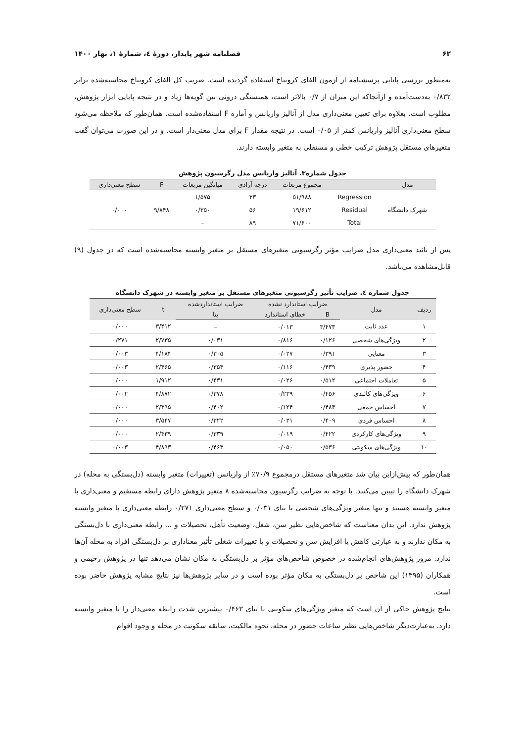۶۲ فصلنامه شهر پایدار، دورۀ ٤، شمارۀ ١، بهار ۱۴۰۰
به‌منظور بررسی پایایی پرسشنامه از آزمون آلفای کرونباخ استفاده گردیده است. ضریب کل آلفای کرونباخ محاسبه‌شده برابر ۰/۸۳۲ به‌دست‌آمده و ازآنجاکه این میزان از ۰/۷ بالاتر است، همبستگی درونی بین گویه‌ها زیاد و در نتیجه پایایی ابزار پژوهش، مطلوب است. بعلاوه برای تعیین معنی‌داری مدل از آنالیز واریانس و آماره F استفاده‌شده است. همان‌طور که ملاحظه می‌شود سطح معنی‌داری آنالیز واریانس کمتر از ۰/۰۵ است. در نتیجه مقدار F برای مدل معنی‌دار است. و در این صورت می‌توان گفت متغیرهای مستقل پژوهش ترکیب خطی و مستقلی به متغیر وابسته دارند.
جدول شماره۳. آنالیز واریانس مدل رگرسیون پژوهش
| مدل | | مجموع مربعات | درجه آزادی | میانگین مربعات | F | سطح معنی‌داری |
| --- | --- | --- | --- | --- | --- | --- |
| شهرک دانشگاه | Regression | ۵۱/۹۸۸ | ۳۳ | ۱/۵۷۵ | ۹/۸۴۸ | ۰/۰۰۰ |
| | Residual | ۱۹/۶۱۲ | ۵۶ | ۰/۳۵۰ | | |
| | Total | ۷۱/۶۰۰ | ۸۹ | – | | |
پس از تائید معنی‌داری مدل ضرایب مؤثر رگرسیونی متغیرهای مستقل بر متغیر وابسته محاسبه‌شده است که در جدول (۹) قابل‌مشاهده می‌باشد.
جدول شماره ٤. ضرایب تأثیر رگرسیونی متغیرهای مستقل بر متغیر وابسته در شهرک دانشگاه
| ردیف | مدل | ضرایب استاندارد نشده | | ضرایب استانداردشده | t | سطح معنی‌داری |
| --- | --- | --- | --- | --- | --- | --- |
| | | B | خطای استاندارد | بتا | | |
| ۱ | عدد ثابت | ۳/۴۷۳ | ۰/۰۱۳ | – | ۳/۴۱۲ | ۰/۰۰۰ |
| ۲ | ویژگی‌های شخصی | ۰/۱۲۶ | ۰/۸۱۶ | ۰/۰۳۱ | ۲/۷۳۵ | ۰/۲۷۱ |
| ۳ | معنایی | ۰/۳۹۱ | ۰/۰۲۷ | ۰/۳۰۵ | ۴/۱۸۴ | ۰/۰۰۳ |
| ۴ | حضور پذیری | ۰/۴۳۹ | ۰/۱۱۶ | ۰/۳۵۴ | ۲/۴۶۵ | ۰/۰۰۳ |
| ۵ | تعاملات اجتماعی | ۰/۵۱۲ | ۰/۰۲۶ | ۰/۴۳۱ | ۱/۹۱۲ | ۰/۰۰۰ |
| ۶ | ویژگی‌های کالبدی | ۰/۴۵۶ | ۰/۲۳۹ | ۰/۳۷۸ | ۴/۸۷۲ | ۰/۰۰۲ |
| ۷ | احساس جمعی | ۰/۴۸۳ | ۰/۱۲۴ | ۰/۴۰۲ | ۲/۳۹۵ | ۰/۰۰۰ |
| ۸ | احساس فردی | ۰/۴۰۹ | ۰/۰۲۱ | ۰/۳۲۲ | ۳/۵۴۷ | ۰/۰۰۰ |
| ۹ | ویژگی‌های کارکردی | ۰/۴۲۲ | ۰/۰۱۹ | ۰/۳۳۹ | ۲/۴۳۹ | ۰/۰۰۰ |
| ۱۰ | ویژگی‌های سکونتی | ۰/۵۳۶ | ۰/۰۵۰ | ۰/۴۶۳ | ۴/۸۹۳ | ۰/۰۰۳ |
همان‌طور که پیش‌ازاین بیان شد متغیرهای مستقل درمجموع ۷۰/۹٪ از واریانس (تغییرات) متغیر وابسته (دل‌بستگی به محله) در شهرک دانشگاه را تبیین می‌کنند. با توجه به ضرایب رگرسیون محاسبه‌شده ۸ متغیر پژوهش دارای رابطه مستقیم و معنی‌داری با متغیر وابسته هستند و تنها متغیر ویژگی‌های شخصی با بتای ۰/۰۳۱ و سطح معنی‌داری ۰/۲۷۱ رابطه معنی‌داری با متغیر وابسته پژوهش ندارد. این بدان معناست که شاخص‌هایی نظیر سن، شغل، وضعیت تأهل، تحصیلات و ... رابطه معنی‌داری با دل‌بستگی به مکان ندارند و به عبارتی کاهش یا افزایش سن و تحصیلات و یا تغییرات شغلی تأثیر معناداری بر دل‌بستگی افراد به محله آن‌ها ندارد. مرور پژوهش‌های انجام‌شده در خصوص شاخص‌های مؤثر بر دل‌بستگی به مکان نشان می‌دهد تنها در پژوهش رحیمی و همکاران (۱۳۹۵) این شاخص بر دل‌بستگی به مکان مؤثر بوده است و در سایر پژوهش‌ها نیز نتایج مشابه پژوهش حاضر بوده است.
نتایج پژوهش حاکی از آن است که متغیر ویژگی‌های سکونتی با بتای ۰/۴۶۳ بیشترین شدت رابطه معنی‌دار را با متغیر وابسته دارد. به‌عبارت‌دیگر شاخص‌هایی نظیر ساعات حضور در محله، نحوه مالکیت، سابقه سکونت در محله و وجود اقوام